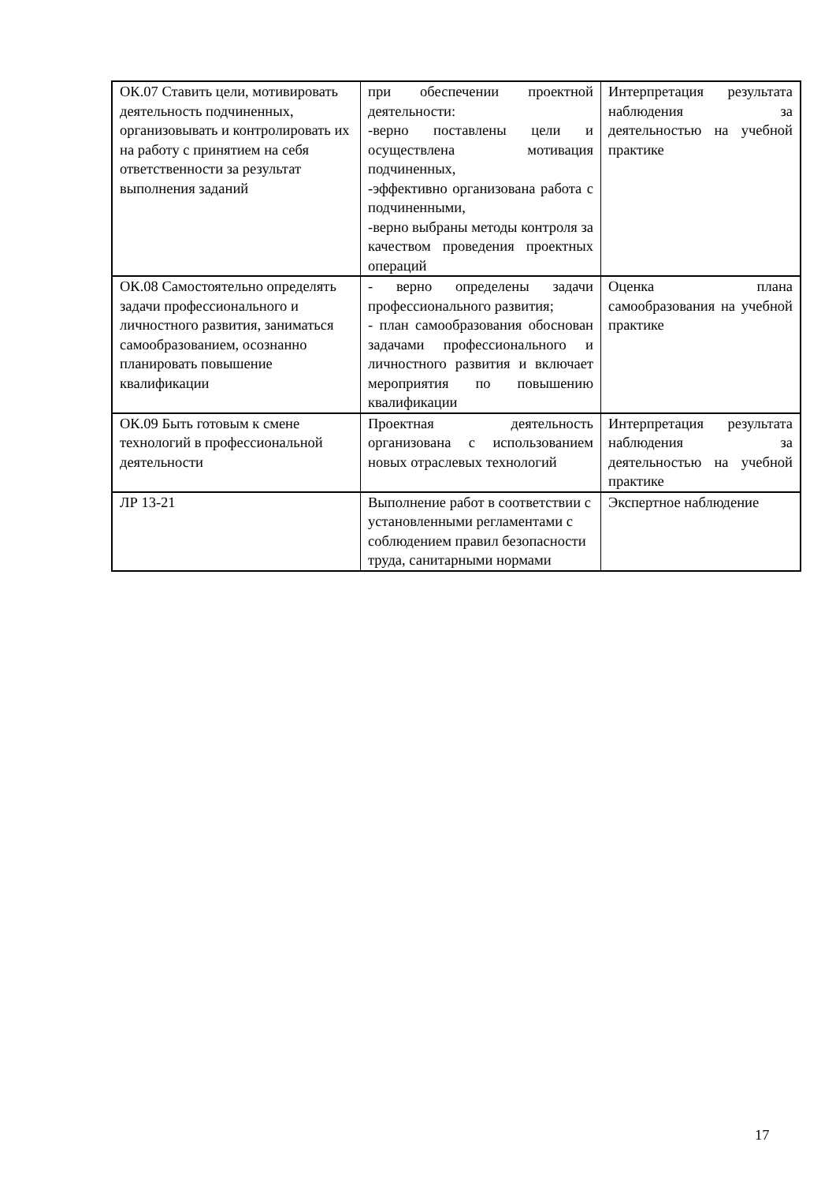| ОК.07 Ставить цели, мотивировать деятельность подчиненных, организовывать и контролировать их на работу с принятием на себя ответственности за результат выполнения заданий | при обеспечении проектной деятельности: -верно поставлены цели и осуществлена мотивация подчиненных, -эффективно организована работа с подчиненными, -верно выбраны методы контроля за качеством проведения проектных операций | Интерпретация результата наблюдения за деятельностью на учебной практике |
| ОК.08 Самостоятельно определять задачи профессионального и личностного развития, заниматься самообразованием, осознанно планировать повышение квалификации | - верно определены задачи профессионального развития; - план самообразования обоснован задачами профессионального и личностного развития и включает мероприятия по повышению квалификации | Оценка плана самообразования на учебной практике |
| ОК.09 Быть готовым к смене технологий в профессиональной деятельности | Проектная деятельность организована с использованием новых отраслевых технологий | Интерпретация результата наблюдения за деятельностью на учебной практике |
| ЛР 13-21 | Выполнение работ в соответствии с установленными регламентами с соблюдением правил безопасности труда, санитарными нормами | Экспертное наблюдение |
17